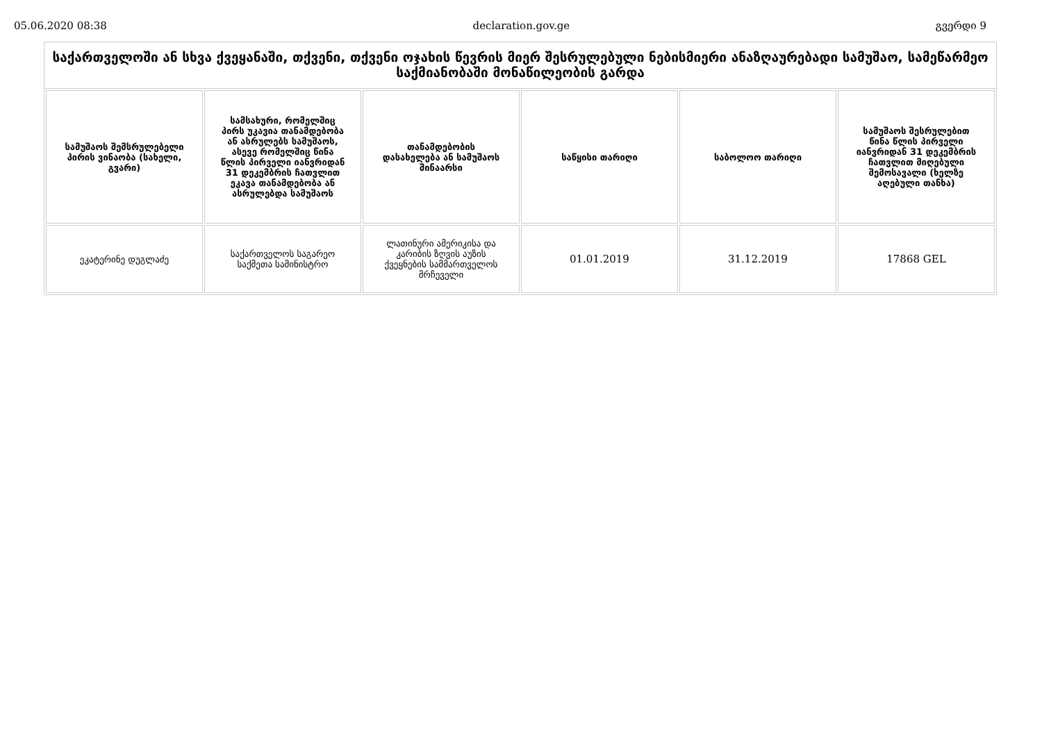05.06.2020 08:38 declaration.gov.ge გვერდი 9
საქართველოში ან სხვა ქვეყანაში, თქვენი, თქვენი ოჯახის წევრის მიერ შესრულებული ნებისმიერი ანაზღაურებადი სამუშაო, სამეწარმეო საქმიანობაში მონაწილეობის გარდა
| სამუშაოს შემსრულებელი პირის ვინაობა (სახელი, გვარი) | სამსახური, რომელშიც პირს უკავია თანამდებობა ან ასრულებს სამუშაოს, ასევე რომელშიც წინა წლის პირველი იანვრიდან 31 დეკემბრის ჩათვლით ეკავა თანამდებობა ან ასრულებდა სამუშაოს | თანამდებობის დასახელება ან სამუშაოს შინაარსი | საწყისი თარიღი | საბოლოო თარიღი | სამუშაოს შესრულებით წინა წლის პირველი იანვრიდან 31 დეკემბრის ჩათვლით მიღებული შემოსავალი (ხელზე აღებული თანხა) |
| --- | --- | --- | --- | --- | --- |
| ეკატერინე დუგლაძე | საქართველოს საგარეო საქმეთა სამინისტრო | ლათინური ამერიკისა და კარიბის ზღვის აუზის ქვეყნების სამმართველოს მრჩეველი | 01.01.2019 | 31.12.2019 | 17868 GEL |